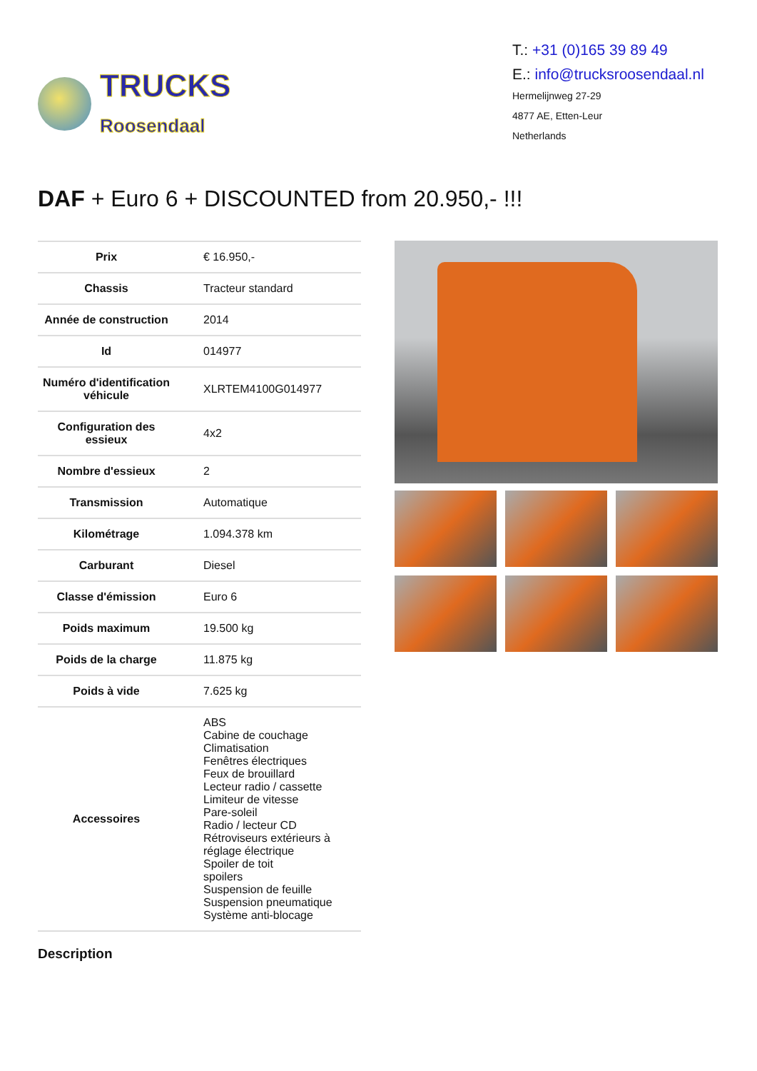TRUCKS
Roosendaal
T.: +31 (0)165 39 89 49
E.: info@trucksroosendaal.nl
Hermelijnweg 27-29
4877 AE, Etten-Leur
Netherlands
DAF + Euro 6 + DISCOUNTED from 20.950,- !!!
| Prix | € 16.950,- |
| Chassis | Tracteur standard |
| Année de construction | 2014 |
| Id | 014977 |
| Numéro d'identification véhicule | XLRTEM4100G014977 |
| Configuration des essieux | 4x2 |
| Nombre d'essieux | 2 |
| Transmission | Automatique |
| Kilométrage | 1.094.378 km |
| Carburant | Diesel |
| Classe d'émission | Euro 6 |
| Poids maximum | 19.500 kg |
| Poids de la charge | 11.875 kg |
| Poids à vide | 7.625 kg |
| Accessoires | ABS Cabine de couchage Climatisation Fenêtres électriques Feux de brouillard Lecteur radio / cassette Limiteur de vitesse Pare-soleil Radio / lecteur CD Rétroviseurs extérieurs à réglage électrique Spoiler de toit spoilers Suspension de feuille Suspension pneumatique Système anti-blocage |
Description